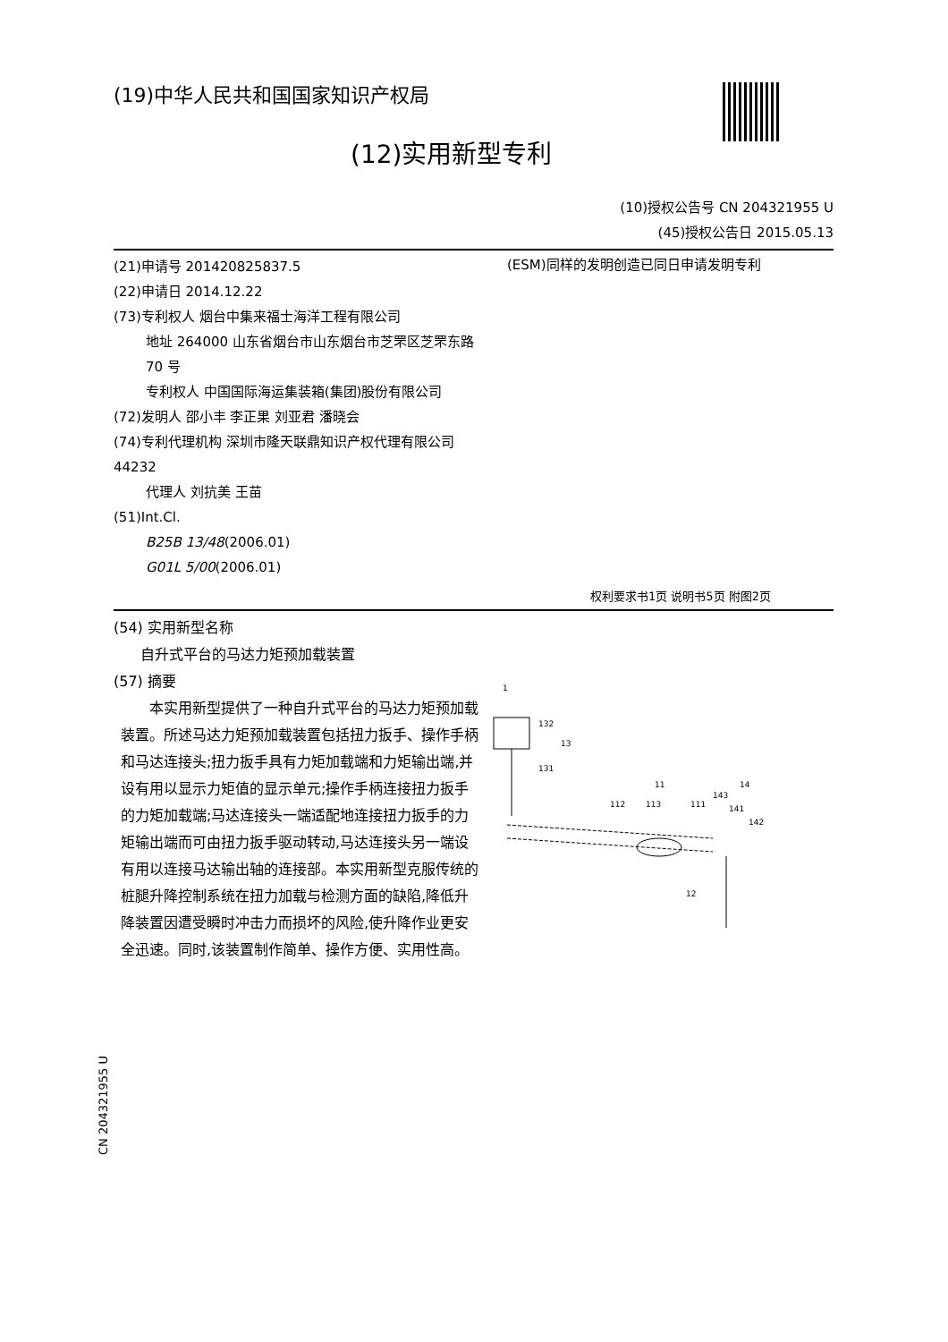(19)中华人民共和国国家知识产权局
(12)实用新型专利
(10)授权公告号 CN 204321955 U
(45)授权公告日 2015.05.13
(21)申请号 201420825837.5
(22)申请日 2014.12.22
(73)专利权人 烟台中集来福士海洋工程有限公司
地址 264000 山东省烟台市山东烟台市芝罘区芝罘东路 70 号
专利权人 中国国际海运集装箱(集团)股份有限公司
(72)发明人 邵小丰 李正果 刘亚君 潘晓会
(74)专利代理机构 深圳市隆天联鼎知识产权代理有限公司 44232
代理人 刘抗美 王苗
(51)Int.Cl.
B25B 13/48(2006.01)
G01L 5/00(2006.01)
(ESM)同样的发明创造已同日申请发明专利
权利要求书1页 说明书5页 附图2页
(54) 实用新型名称
自升式平台的马达力矩预加载装置
(57) 摘要
本实用新型提供了一种自升式平台的马达力矩预加载装置。所述马达力矩预加载装置包括扭力扳手、操作手柄和马达连接头;扭力扳手具有力矩加载端和力矩输出端,并设有用以显示力矩值的显示单元;操作手柄连接扭力扳手的力矩加载端;马达连接头一端适配地连接扭力扳手的力矩输出端而可由扭力扳手驱动转动,马达连接头另一端设有用以连接马达输出轴的连接部。本实用新型克服传统的桩腿升降控制系统在扭力加载与检测方面的缺陷,降低升降装置因遭受瞬时冲击力而损坏的风险,使升降作业更安全迅速。同时,该装置制作简单、操作方便、实用性高。
1
132
13
131
11
112
113
111
14
143
141
142
12
CN 204321955 U